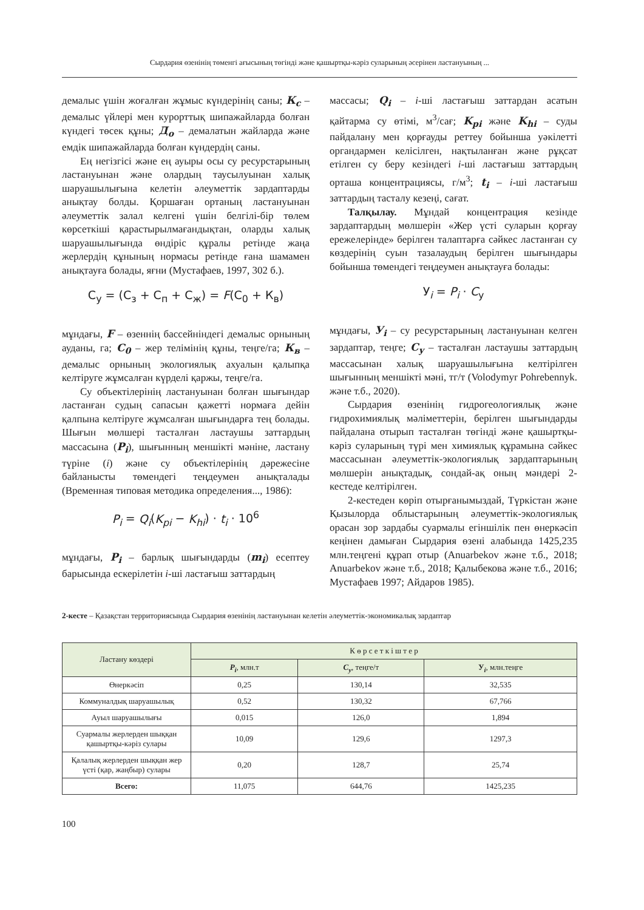Сырдария өзенінің төменгі ағысының төгінді және қашыртқы-кәріз суларының әсерінен ластануының ...
демалыс үшін жоғалған жұмыс күндерінің саны; К<sub>с</sub> – демалыс үйлері мен курорттық шипажайларда болған күндегі төсек құны; Д<sub>о</sub> – демалатын жайларда және емдік шипажайларда болған күндердің саны.
Ең негізгісі және ең ауыры осы су ресурс­тарының ластануынан және олардың таусы­луынан халық шаруашылығына келетін әлеу­меттік зардаптарды анықтау болды. Қоршаған ортаның ластануынан әлеуметтік залал келгені үшін белгілі-бір төлем көрсеткіші қарастырыл­мағандықтан, оларды халық шаруашылығында өндіріс құралы ретінде жаңа жерлердің құнының нормасы ретінде ғана шамамен анықтауға бо­лады, яғни (Мустафаев, 1997, 302 б.).
С<sub>у</sub> = (С<sub>з</sub> + С<sub>п</sub> + С<sub>ж</sub>) = F(С<sub>0</sub> + К<sub>в</sub>)
мұндағы, F – өзеннің бассейніндегі демалыс орны­ның ауданы, га; С<sub>0</sub> – жер телімінің құны, теңге/га; К<sub>в</sub> – демалыс орнының экологиялық ахуалын қалыпқа келтіруге жұмсалған күрделі қаржы, теңге/га.
Су объектілерінің ластануынан болған шы­ғындар ластанған судың сапасын қажетті нор­маға дейін қалпына келтіруге жұмсалған шығын­дарға тең болады. Шығын мөлшері тасталған ластаушы заттардың массасына (P<sub>i</sub>), шығын­ның меншікті мәніне, ластану түріне (i) және су объектілерінің дәрежесіне байланысты төмен­дегі теңдеумен анықталады (Временная типовая методика определения..., 1986):
P<sub>i</sub> = Q<sub>i</sub>(K<sub>pi</sub> − K<sub>hi</sub>) · t<sub>i</sub> · 10<sup>6</sup>
мұндағы, P<sub>i</sub> – барлық шығындарды (m<sub>i</sub>) есептеу барысында ескерілетін i-ші ластағыш заттардың
массасы; Q<sub>i</sub> – i-ші ластағыш заттардан асатын қайтарма су өтімі, м<sup>3</sup>/сағ; K<sub>pi</sub> және K<sub>hi</sub> – суды пайдалану мен қорғауды реттеу бойынша уәкі­летті органдармен келісілген, нақтыланған және рұқсат етілген су беру кезіндегі i-ші ластағыш заттардың орташа концентрациясы, г/м<sup>3</sup>; t<sub>i</sub> – i-ші ластағыш заттардың тасталу кезеңі, сағат.
Талқылау. Мұндай концентрация кезінде зардаптардың мөлшерін «Жер үсті суларын қорғау ережелерінде» берілген талаптарға сәй­кес ластанған су көздерінің суын тазалаудың бе­рілген шығындары бойынша төмендегі теңдеу­мен анықтауға болады:
У<sub>i</sub> = P<sub>i</sub> · C<sub>у</sub>
мұндағы, У<sub>i</sub> – су ресурстарының ластануынан келген зардаптар, теңге; С<sub>у</sub> – тасталған ластаушы заттардың массасынан халық шаруашылығына келтірілген шығынның меншікті мәні, тг/т (Vo­lodymyr Pohrebennyk. және т.б., 2020).
Сырдария өзенінің гидрогеологиялық және гидрохимиялық мәліметтерін, берілген шығын­дарды пайдалана отырып тасталған төгінді және қашыртқы-кәріз суларының түрі мен химиялық құрамына сәйкес массасынан әлеуметтік-эколо­гиялық зардаптарының мөлшерін анықтадық, сондай-ақ оның мәндері 2-кестеде келтірілген.
2-кестеден көріп отырғанымыздай, Түркістан және Қызылорда облыстарының әлеуметтік-эко­логиялық орасан зор зардабы суармалы егін­шілік пен өнеркәсіп кеңінен дамыған Сырдария өзені алабында 1425,235 млн.теңгені құрап отыр (Anuarbekov және т.б., 2018; Anuarbekov және т.б., 2018; Қалыбекова және т.б., 2016; Мустафаев 1997; Айдаров 1985).
2-кесте – Қазақстан территориясында Сырдария өзенінің ластануынан келетін әлеуметтік-экономикалық зардаптар
| Ластану көздері | К ө р с е т к і ш т е р | | |
| --- | --- | --- | --- |
| | P<sub>i</sub> , млн.т | С<sub>у</sub> , теңге/т | У<sub>i</sub> , млн.теңге |
| Өнеркәсіп | 0,25 | 130,14 | 32,535 |
| Коммуналдық шаруашылық | 0,52 | 130,32 | 67,766 |
| Ауыл шаруашылығы | 0,015 | 126,0 | 1,894 |
| Суармалы жерлерден шыққан қашыртқы-кәріз сулары | 10,09 | 129,6 | 1297,3 |
| Қалалық жерлерден шыққан жер үсті (қар, жаңбыр) сулары | 0,20 | 128,7 | 25,74 |
| Всего: | 11,075 | 644,76 | 1425,235 |
100